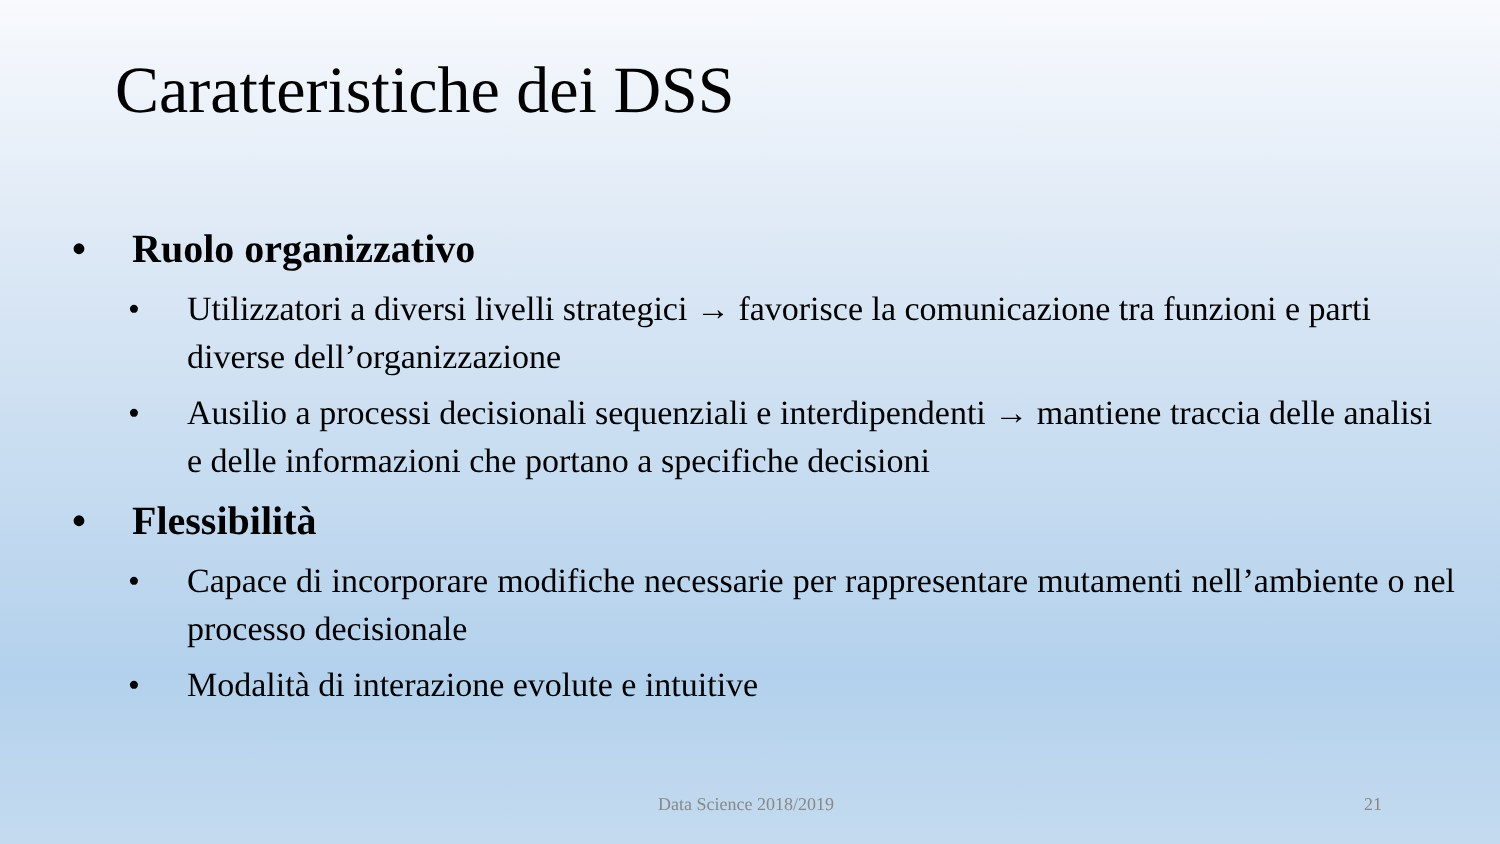Caratteristiche dei DSS
• Ruolo organizzativo
• Utilizzatori a diversi livelli strategici → favorisce la comunicazione tra funzioni e parti diverse dell’organizzazione
• Ausilio a processi decisionali sequenziali e interdipendenti → mantiene traccia delle analisi e delle informazioni che portano a specifiche decisioni
• Flessibilità
• Capace di incorporare modifiche necessarie per rappresentare mutamenti nell’ambiente o nel processo decisionale
• Modalità di interazione evolute e intuitive
Data Science 2018/2019 21